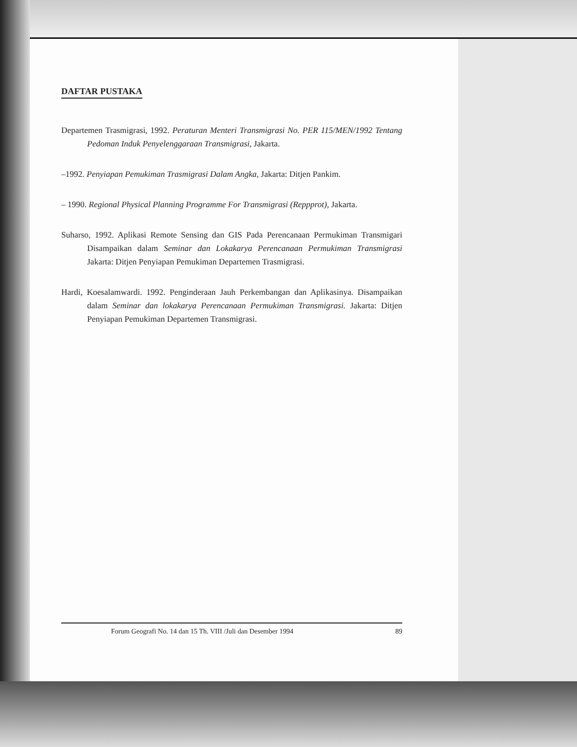DAFTAR PUSTAKA
Departemen Trasmigrasi, 1992. Peraturan Menteri Transmigrasi No. PER 115/MEN/1992 Tentang Pedoman Induk Penyelenggaraan Transmigrasi, Jakarta.
–1992. Penyiapan Pemukiman Trasmigrasi Dalam Angka, Jakarta: Ditjen Pankim.
– 1990. Regional Physical Planning Programme For Transmigrasi (Reppprot), Jakarta.
Suharso, 1992. Aplikasi Remote Sensing dan GIS Pada Perencanaan Permukiman Transmigari Disampaikan dalam Seminar dan Lokakarya Perencanaan Permukiman Transmigrasi Jakarta: Ditjen Penyiapan Pemukiman Departemen Trasmigrasi.
Hardi, Koesalamwardi. 1992. Penginderaan Jauh Perkembangan dan Aplikasinya. Disampaikan dalam Seminar dan lokakarya Perencanaan Permukiman Transmigrasi. Jakarta: Ditjen Penyiapan Pemukiman Departemen Transmigrasi.
Forum Geografi No. 14 dan 15 Th. VIII /Juli dan Desember 1994 89